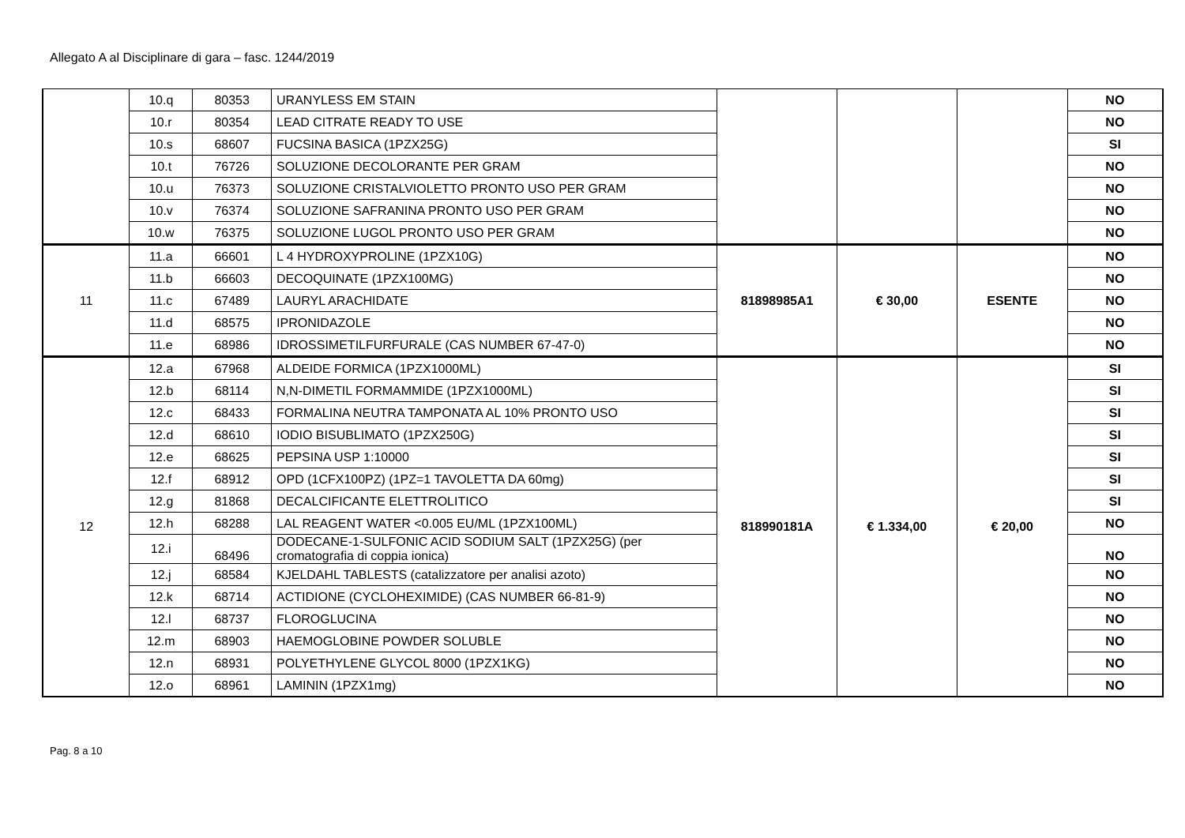Allegato A al Disciplinare di gara – fasc. 1244/2019
| | 10.q | 80353 | URANYLESS EM STAIN | | | | NO |
| | 10.r | 80354 | LEAD CITRATE READY TO USE | | | | NO |
| | 10.s | 68607 | FUCSINA BASICA (1PZX25G) | | | | SI |
| | 10.t | 76726 | SOLUZIONE DECOLORANTE PER GRAM | | | | NO |
| | 10.u | 76373 | SOLUZIONE CRISTALVIOLETTO PRONTO USO PER GRAM | | | | NO |
| | 10.v | 76374 | SOLUZIONE SAFRANINA PRONTO USO PER GRAM | | | | NO |
| | 10.w | 76375 | SOLUZIONE LUGOL PRONTO USO PER GRAM | | | | NO |
| 11 | 11.a | 66601 | L 4 HYDROXYPROLINE (1PZX10G) | 81898985A1 | € 30,00 | ESENTE | NO |
| | 11.b | 66603 | DECOQUINATE (1PZX100MG) | | | | NO |
| | 11.c | 67489 | LAURYL ARACHIDATE | | | | NO |
| | 11.d | 68575 | IPRONIDAZOLE | | | | NO |
| | 11.e | 68986 | IDROSSIMETILFURFURALE (CAS NUMBER 67-47-0) | | | | NO |
| 12 | 12.a | 67968 | ALDEIDE FORMICA (1PZX1000ML) | 818990181A | € 1.334,00 | € 20,00 | SI |
| | 12.b | 68114 | N,N-DIMETIL FORMAMMIDE (1PZX1000ML) | | | | SI |
| | 12.c | 68433 | FORMALINA NEUTRA TAMPONATA AL 10% PRONTO USO | | | | SI |
| | 12.d | 68610 | IODIO BISUBLIMATO (1PZX250G) | | | | SI |
| | 12.e | 68625 | PEPSINA USP 1:10000 | | | | SI |
| | 12.f | 68912 | OPD (1CFX100PZ) (1PZ=1 TAVOLETTA DA 60mg) | | | | SI |
| | 12.g | 81868 | DECALCIFICANTE ELETTROLITICO | | | | SI |
| | 12.h | 68288 | LAL REAGENT WATER <0.005 EU/ML (1PZX100ML) | | | | NO |
| | 12.i | 68496 | DODECANE-1-SULFONIC ACID SODIUM SALT (1PZX25G) (per cromatografia di coppia ionica) | | | | NO |
| | 12.j | 68584 | KJELDAHL TABLESTS (catalizzatore per analisi azoto) | | | | NO |
| | 12.k | 68714 | ACTIDIONE (CYCLOHEXIMIDE) (CAS NUMBER 66-81-9) | | | | NO |
| | 12.l | 68737 | FLOROGLUCINA | | | | NO |
| | 12.m | 68903 | HAEMOGLOBINE POWDER SOLUBLE | | | | NO |
| | 12.n | 68931 | POLYETHYLENE GLYCOL 8000 (1PZX1KG) | | | | NO |
| | 12.o | 68961 | LAMININ (1PZX1mg) | | | | NO |
Pag. 8 a 10